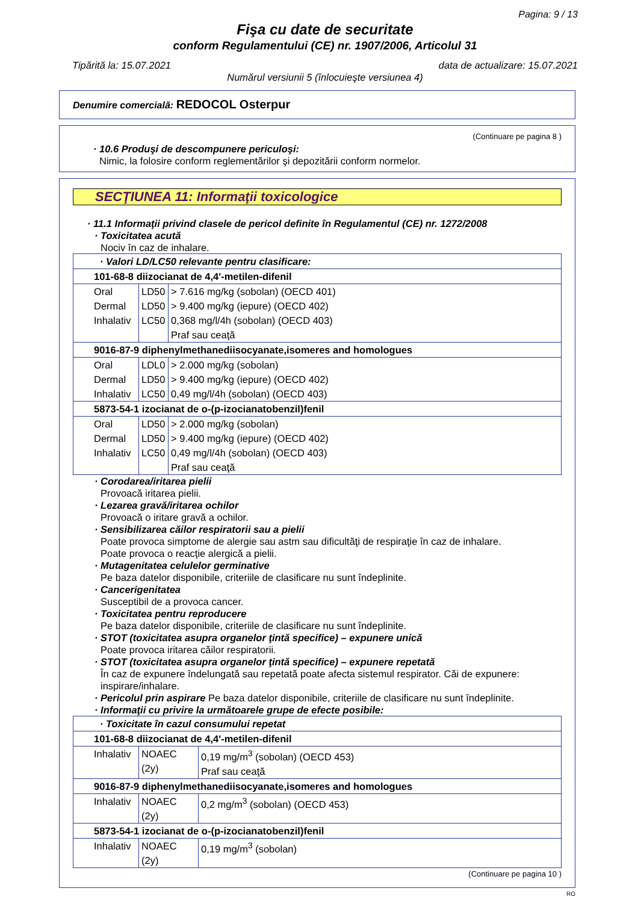Pagina: 9 / 13
Fişa cu date de securitate
conform Regulamentului (CE) nr. 1907/2006, Articolul 31
Tipărită la: 15.07.2021 data de actualizare: 15.07.2021
Numărul versiunii 5 (înlocuieşte versiunea 4)
Denumire comercială: REDOCOL Osterpur
(Continuare pe pagina 8 )
· 10.6 Produşi de descompunere periculoşi:
Nimic, la folosire conform reglementărilor şi depozitării conform normelor.
SECŢIUNEA 11: Informaţii toxicologice
· 11.1 Informaţii privind clasele de pericol definite în Regulamentul (CE) nr. 1272/2008
· Toxicitatea acută
Nociv în caz de inhalare.
| · Valori LD/LC50 relevante pentru clasificare: | | |
| 101-68-8 diizocianat de 4,4'-metilen-difenil | | |
| Oral Dermal Inhalativ | LD50 LD50 LC50 | > 7.616 mg/kg (sobolan) (OECD 401) > 9.400 mg/kg (iepure) (OECD 402) 0,368 mg/l/4h (sobolan) (OECD 403) Praf sau ceaţă |
| 9016-87-9 diphenylmethanediisocyanate,isomeres and homologues | | |
| Oral Dermal Inhalativ | LDL0 LD50 LC50 | > 2.000 mg/kg (sobolan) > 9.400 mg/kg (iepure) (OECD 402) 0,49 mg/l/4h (sobolan) (OECD 403) |
| 5873-54-1 izocianat de o-(p-izocianatobenzil)fenil | | |
| Oral Dermal Inhalativ | LD50 LD50 LC50 | > 2.000 mg/kg (sobolan) > 9.400 mg/kg (iepure) (OECD 402) 0,49 mg/l/4h (sobolan) (OECD 403) Praf sau ceaţă |
· Corodarea/iritarea pielii
Provoacă iritarea pielii.
· Lezarea gravă/iritarea ochilor
Provoacă o iritare gravă a ochilor.
· Sensibilizarea căilor respiratorii sau a pielii
Poate provoca simptome de alergie sau astm sau dificultăţi de respiraţie în caz de inhalare.
Poate provoca o reacţie alergică a pielii.
· Mutagenitatea celulelor germinative
Pe baza datelor disponibile, criteriile de clasificare nu sunt îndeplinite.
· Cancerigenitatea
Susceptibil de a provoca cancer.
· Toxicitatea pentru reproducere
Pe baza datelor disponibile, criteriile de clasificare nu sunt îndeplinite.
· STOT (toxicitatea asupra organelor ţintă specifice) – expunere unică
Poate provoca iritarea căilor respiratorii.
· STOT (toxicitatea asupra organelor ţintă specifice) – expunere repetată
În caz de expunere îndelungată sau repetată poate afecta sistemul respirator. Căi de expunere: inspirare/inhalare.
· Pericolul prin aspirare Pe baza datelor disponibile, criteriile de clasificare nu sunt îndeplinite.
· Informaţii cu privire la următoarele grupe de efecte posibile:
| · Toxicitate în cazul consumului repetat | | |
| 101-68-8 diizocianat de 4,4'-metilen-difenil | | |
| Inhalativ | NOAEC (2y) | 0,19 mg/m<sup>3</sup> (sobolan) (OECD 453) Praf sau ceaţă |
| 9016-87-9 diphenylmethanediisocyanate,isomeres and homologues | | |
| Inhalativ | NOAEC (2y) | 0,2 mg/m<sup>3</sup> (sobolan) (OECD 453) |
| 5873-54-1 izocianat de o-(p-izocianatobenzil)fenil | | |
| Inhalativ | NOAEC (2y) | 0,19 mg/m<sup>3</sup> (sobolan) |
(Continuare pe pagina 10 )
RO